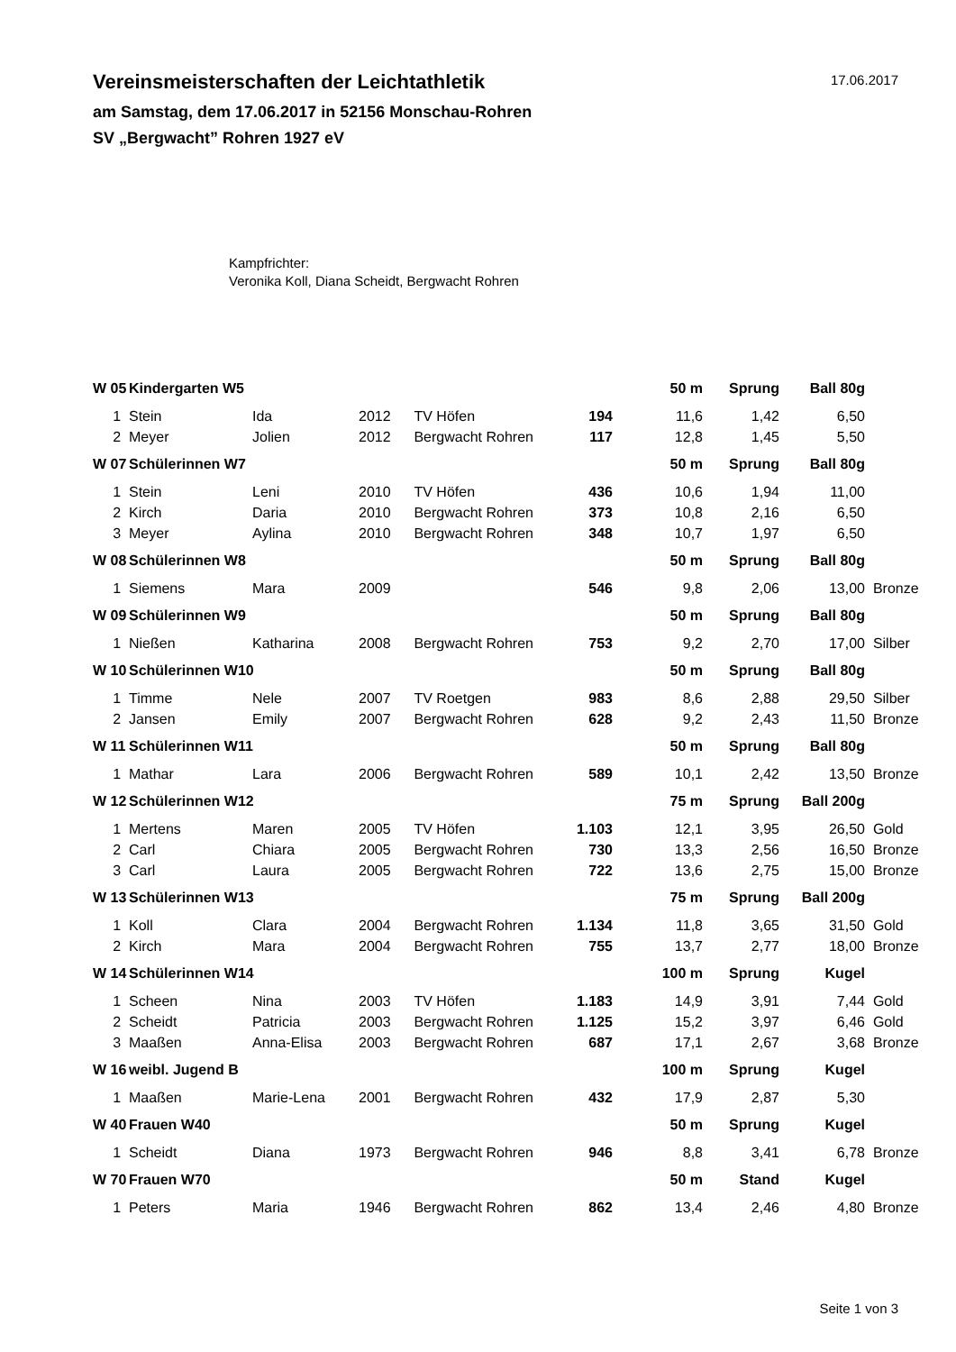Vereinsmeisterschaften der Leichtathletik
am Samstag, dem 17.06.2017 in 52156 Monschau-Rohren
SV „Bergwacht” Rohren 1927 eV
17.06.2017
Kampfrichter:
Veronika Koll, Diana Scheidt, Bergwacht Rohren
| W 05 | Kindergarten W5 | | | | | 50 m | Sprung | Ball 80g | |
| --- | --- | --- | --- | --- | --- | --- | --- | --- | --- |
| 1 | Stein | Ida | 2012 | TV Höfen | 194 | 11,6 | 1,42 | 6,50 | |
| 2 | Meyer | Jolien | 2012 | Bergwacht Rohren | 117 | 12,8 | 1,45 | 5,50 | |
| W 07 | Schülerinnen W7 | | | | | 50 m | Sprung | Ball 80g | |
| 1 | Stein | Leni | 2010 | TV Höfen | 436 | 10,6 | 1,94 | 11,00 | |
| 2 | Kirch | Daria | 2010 | Bergwacht Rohren | 373 | 10,8 | 2,16 | 6,50 | |
| 3 | Meyer | Aylina | 2010 | Bergwacht Rohren | 348 | 10,7 | 1,97 | 6,50 | |
| W 08 | Schülerinnen W8 | | | | | 50 m | Sprung | Ball 80g | |
| 1 | Siemens | Mara | 2009 | | 546 | 9,8 | 2,06 | 13,00 | Bronze |
| W 09 | Schülerinnen W9 | | | | | 50 m | Sprung | Ball 80g | |
| 1 | Nießen | Katharina | 2008 | Bergwacht Rohren | 753 | 9,2 | 2,70 | 17,00 | Silber |
| W 10 | Schülerinnen W10 | | | | | 50 m | Sprung | Ball 80g | |
| 1 | Timme | Nele | 2007 | TV Roetgen | 983 | 8,6 | 2,88 | 29,50 | Silber |
| 2 | Jansen | Emily | 2007 | Bergwacht Rohren | 628 | 9,2 | 2,43 | 11,50 | Bronze |
| W 11 | Schülerinnen W11 | | | | | 50 m | Sprung | Ball 80g | |
| 1 | Mathar | Lara | 2006 | Bergwacht Rohren | 589 | 10,1 | 2,42 | 13,50 | Bronze |
| W 12 | Schülerinnen W12 | | | | | 75 m | Sprung | Ball 200g | |
| 1 | Mertens | Maren | 2005 | TV Höfen | 1.103 | 12,1 | 3,95 | 26,50 | Gold |
| 2 | Carl | Chiara | 2005 | Bergwacht Rohren | 730 | 13,3 | 2,56 | 16,50 | Bronze |
| 3 | Carl | Laura | 2005 | Bergwacht Rohren | 722 | 13,6 | 2,75 | 15,00 | Bronze |
| W 13 | Schülerinnen W13 | | | | | 75 m | Sprung | Ball 200g | |
| 1 | Koll | Clara | 2004 | Bergwacht Rohren | 1.134 | 11,8 | 3,65 | 31,50 | Gold |
| 2 | Kirch | Mara | 2004 | Bergwacht Rohren | 755 | 13,7 | 2,77 | 18,00 | Bronze |
| W 14 | Schülerinnen W14 | | | | | 100 m | Sprung | Kugel | |
| 1 | Scheen | Nina | 2003 | TV Höfen | 1.183 | 14,9 | 3,91 | 7,44 | Gold |
| 2 | Scheidt | Patricia | 2003 | Bergwacht Rohren | 1.125 | 15,2 | 3,97 | 6,46 | Gold |
| 3 | Maaßen | Anna-Elisa | 2003 | Bergwacht Rohren | 687 | 17,1 | 2,67 | 3,68 | Bronze |
| W 16 | weibl. Jugend B | | | | | 100 m | Sprung | Kugel | |
| 1 | Maaßen | Marie-Lena | 2001 | Bergwacht Rohren | 432 | 17,9 | 2,87 | 5,30 | |
| W 40 | Frauen W40 | | | | | 50 m | Sprung | Kugel | |
| 1 | Scheidt | Diana | 1973 | Bergwacht Rohren | 946 | 8,8 | 3,41 | 6,78 | Bronze |
| W 70 | Frauen W70 | | | | | 50 m | Stand | Kugel | |
| 1 | Peters | Maria | 1946 | Bergwacht Rohren | 862 | 13,4 | 2,46 | 4,80 | Bronze |
Seite 1 von 3